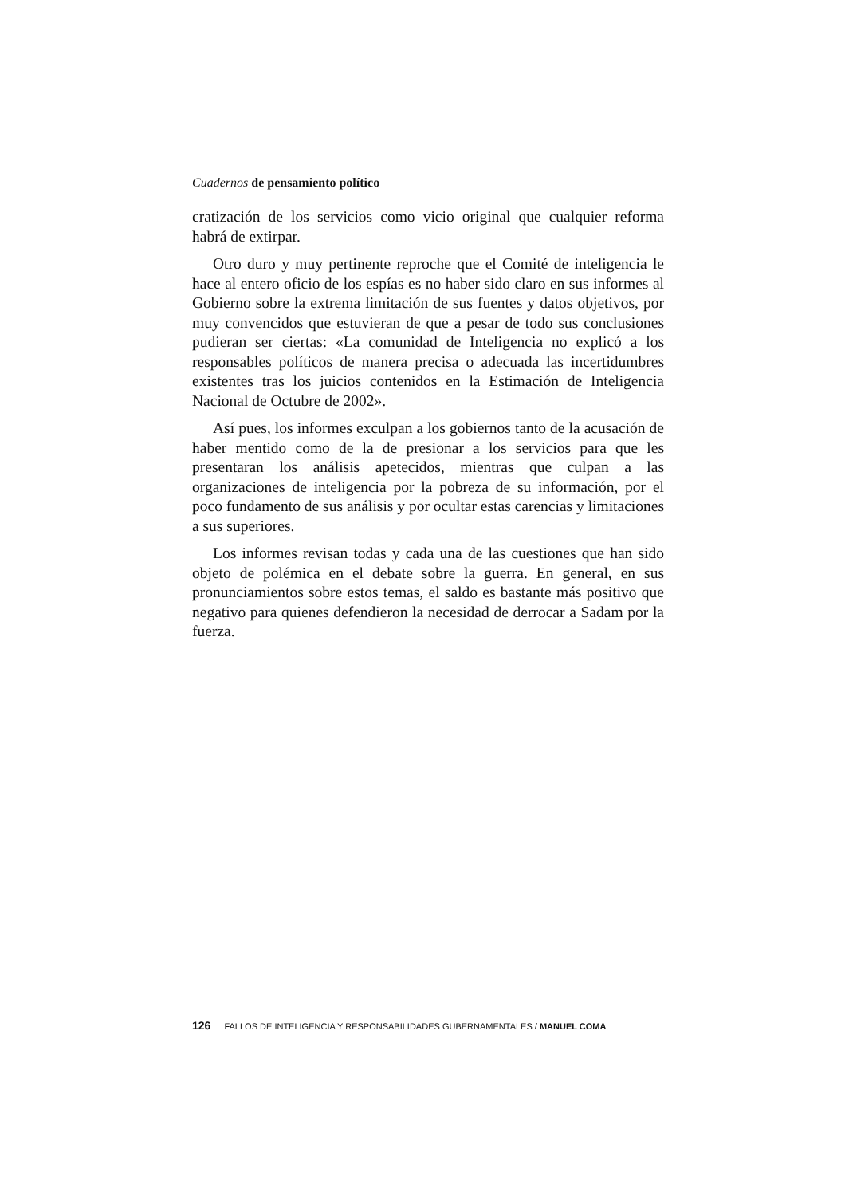Cuadernos de pensamiento político
cratización de los servicios como vicio original que cualquier reforma habrá de extirpar.
Otro duro y muy pertinente reproche que el Comité de inteligencia le hace al entero oficio de los espías es no haber sido claro en sus informes al Gobierno sobre la extrema limitación de sus fuentes y datos objetivos, por muy convencidos que estuvieran de que a pesar de todo sus conclusiones pudieran ser ciertas: «La comunidad de Inteligencia no explicó a los responsables políticos de manera precisa o adecuada las incertidumbres existentes tras los juicios contenidos en la Estimación de Inteligencia Nacional de Octubre de 2002».
Así pues, los informes exculpan a los gobiernos tanto de la acusación de haber mentido como de la de presionar a los servicios para que les presentaran los análisis apetecidos, mientras que culpan a las organizaciones de inteligencia por la pobreza de su información, por el poco fundamento de sus análisis y por ocultar estas carencias y limitaciones a sus superiores.
Los informes revisan todas y cada una de las cuestiones que han sido objeto de polémica en el debate sobre la guerra. En general, en sus pronunciamientos sobre estos temas, el saldo es bastante más positivo que negativo para quienes defendieron la necesidad de derrocar a Sadam por la fuerza.
126 FALLOS DE INTELIGENCIA Y RESPONSABILIDADES GUBERNAMENTALES / MANUEL COMA